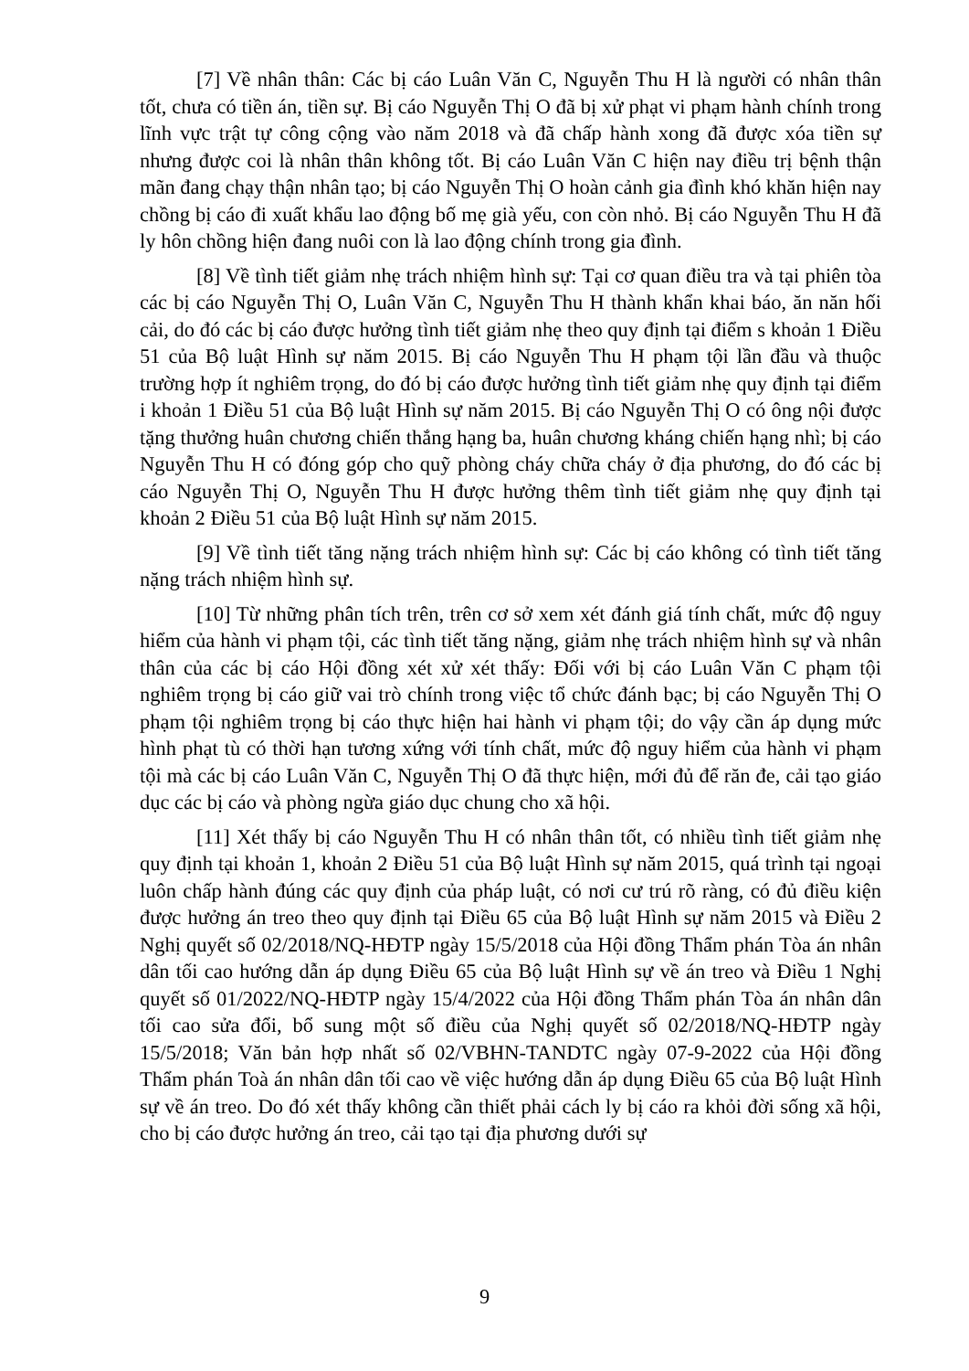[7] Về nhân thân: Các bị cáo Luân Văn C, Nguyễn Thu H là người có nhân thân tốt, chưa có tiền án, tiền sự. Bị cáo Nguyễn Thị O đã bị xử phạt vi phạm hành chính trong lĩnh vực trật tự công cộng vào năm 2018 và đã chấp hành xong đã được xóa tiền sự nhưng được coi là nhân thân không tốt. Bị cáo Luân Văn C hiện nay điều trị bệnh thận mãn đang chạy thận nhân tạo; bị cáo Nguyễn Thị O hoàn cảnh gia đình khó khăn hiện nay chồng bị cáo đi xuất khẩu lao động bố mẹ già yếu, con còn nhỏ. Bị cáo Nguyễn Thu H đã ly hôn chồng hiện đang nuôi con là lao động chính trong gia đình.
[8] Về tình tiết giảm nhẹ trách nhiệm hình sự: Tại cơ quan điều tra và tại phiên tòa các bị cáo Nguyễn Thị O, Luân Văn C, Nguyễn Thu H thành khẩn khai báo, ăn năn hối cải, do đó các bị cáo được hưởng tình tiết giảm nhẹ theo quy định tại điểm s khoản 1 Điều 51 của Bộ luật Hình sự năm 2015. Bị cáo Nguyễn Thu H phạm tội lần đầu và thuộc trường hợp ít nghiêm trọng, do đó bị cáo được hưởng tình tiết giảm nhẹ quy định tại điểm i khoản 1 Điều 51 của Bộ luật Hình sự năm 2015. Bị cáo Nguyễn Thị O có ông nội được tặng thưởng huân chương chiến thắng hạng ba, huân chương kháng chiến hạng nhì; bị cáo Nguyễn Thu H có đóng góp cho quỹ phòng cháy chữa cháy ở địa phương, do đó các bị cáo Nguyễn Thị O, Nguyễn Thu H được hưởng thêm tình tiết giảm nhẹ quy định tại khoản 2 Điều 51 của Bộ luật Hình sự năm 2015.
[9] Về tình tiết tăng nặng trách nhiệm hình sự: Các bị cáo không có tình tiết tăng nặng trách nhiệm hình sự.
[10] Từ những phân tích trên, trên cơ sở xem xét đánh giá tính chất, mức độ nguy hiểm của hành vi phạm tội, các tình tiết tăng nặng, giảm nhẹ trách nhiệm hình sự và nhân thân của các bị cáo Hội đồng xét xử xét thấy: Đối với bị cáo Luân Văn C phạm tội nghiêm trọng bị cáo giữ vai trò chính trong việc tổ chức đánh bạc; bị cáo Nguyễn Thị O phạm tội nghiêm trọng bị cáo thực hiện hai hành vi phạm tội; do vậy cần áp dụng mức hình phạt tù có thời hạn tương xứng với tính chất, mức độ nguy hiểm của hành vi phạm tội mà các bị cáo Luân Văn C, Nguyễn Thị O đã thực hiện, mới đủ để răn đe, cải tạo giáo dục các bị cáo và phòng ngừa giáo dục chung cho xã hội.
[11] Xét thấy bị cáo Nguyễn Thu H có nhân thân tốt, có nhiều tình tiết giảm nhẹ quy định tại khoản 1, khoản 2 Điều 51 của Bộ luật Hình sự năm 2015, quá trình tại ngoại luôn chấp hành đúng các quy định của pháp luật, có nơi cư trú rõ ràng, có đủ điều kiện được hưởng án treo theo quy định tại Điều 65 của Bộ luật Hình sự năm 2015 và Điều 2 Nghị quyết số 02/2018/NQ-HĐTP ngày 15/5/2018 của Hội đồng Thẩm phán Tòa án nhân dân tối cao hướng dẫn áp dụng Điều 65 của Bộ luật Hình sự về án treo và Điều 1 Nghị quyết số 01/2022/NQ-HĐTP ngày 15/4/2022 của Hội đồng Thẩm phán Tòa án nhân dân tối cao sửa đổi, bổ sung một số điều của Nghị quyết số 02/2018/NQ-HĐTP ngày 15/5/2018; Văn bản hợp nhất số 02/VBHN-TANDTC ngày 07-9-2022 của Hội đồng Thẩm phán Toà án nhân dân tối cao về việc hướng dẫn áp dụng Điều 65 của Bộ luật Hình sự về án treo. Do đó xét thấy không cần thiết phải cách ly bị cáo ra khỏi đời sống xã hội, cho bị cáo được hưởng án treo, cải tạo tại địa phương dưới sự
9